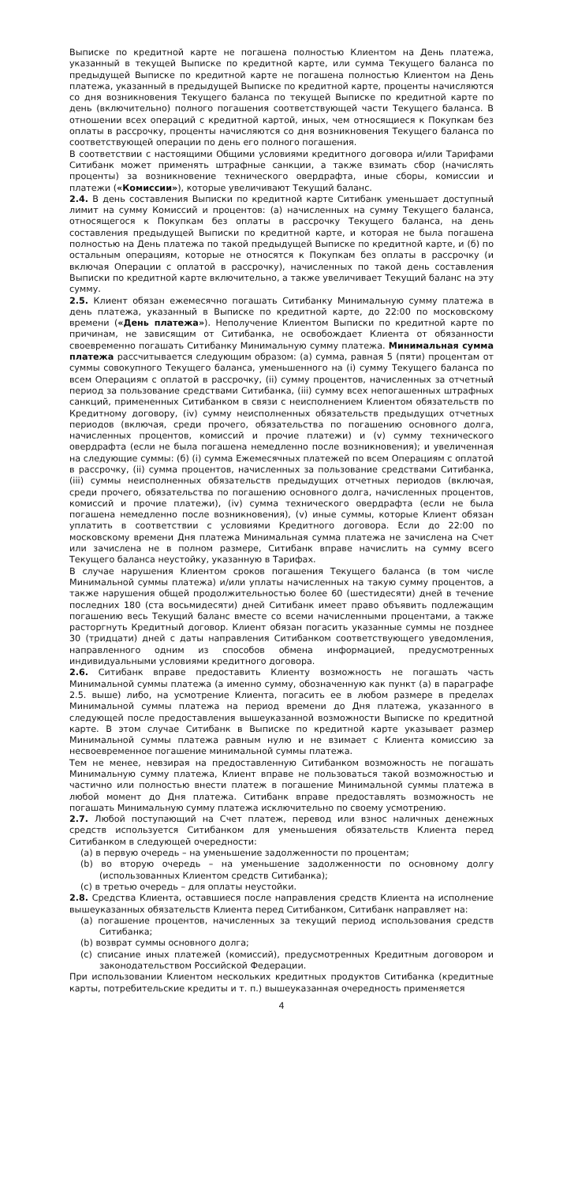Выписке по кредитной карте не погашена полностью Клиентом на День платежа, указанный в текущей Выписке по кредитной карте, или сумма Текущего баланса по предыдущей Выписке по кредитной карте не погашена полностью Клиентом на День платежа, указанный в предыдущей Выписке по кредитной карте, проценты начисляются со дня возникновения Текущего баланса по текущей Выписке по кредитной карте по день (включительно) полного погашения соответствующей части Текущего баланса. В отношении всех операций с кредитной картой, иных, чем относящиеся к Покупкам без оплаты в рассрочку, проценты начисляются со дня возникновения Текущего баланса по соответствующей операции по день его полного погашения.
В соответствии с настоящими Общими условиями кредитного договора и/или Тарифами Ситибанк может применять штрафные санкции, а также взимать сбор (начислять проценты) за возникновение технического овердрафта, иные сборы, комиссии и платежи («Комиссии»), которые увеличивают Текущий баланс.
2.4. В день составления Выписки по кредитной карте Ситибанк уменьшает доступный лимит на сумму Комиссий и процентов: (а) начисленных на сумму Текущего баланса, относящегося к Покупкам без оплаты в рассрочку Текущего баланса, на день составления предыдущей Выписки по кредитной карте, и которая не была погашена полностью на День платежа по такой предыдущей Выписке по кредитной карте, и (б) по остальным операциям, которые не относятся к Покупкам без оплаты в рассрочку (и включая Операции с оплатой в рассрочку), начисленных по такой день составления Выписки по кредитной карте включительно, а также увеличивает Текущий баланс на эту сумму.
2.5. Клиент обязан ежемесячно погашать Ситибанку Минимальную сумму платежа в день платежа, указанный в Выписке по кредитной карте, до 22:00 по московскому времени («День платежа»). Неполучение Клиентом Выписки по кредитной карте по причинам, не зависящим от Ситибанка, не освобождает Клиента от обязанности своевременно погашать Ситибанку Минимальную сумму платежа. Минимальная сумма платежа рассчитывается следующим образом: (а) сумма, равная 5 (пяти) процентам от суммы совокупного Текущего баланса, уменьшенного на (i) сумму Текущего баланса по всем Операциям с оплатой в рассрочку, (ii) сумму процентов, начисленных за отчетный период за пользование средствами Ситибанка, (iii) сумму всех непогашенных штрафных санкций, примененных Ситибанком в связи с неисполнением Клиентом обязательств по Кредитному договору, (iv) сумму неисполненных обязательств предыдущих отчетных периодов (включая, среди прочего, обязательства по погашению основного долга, начисленных процентов, комиссий и прочие платежи) и (v) сумму технического овердрафта (если не была погашена немедленно после возникновения); и увеличенная на следующие суммы: (б) (i) сумма Ежемесячных платежей по всем Операциям с оплатой в рассрочку, (ii) сумма процентов, начисленных за пользование средствами Ситибанка, (iii) суммы неисполненных обязательств предыдущих отчетных периодов (включая, среди прочего, обязательства по погашению основного долга, начисленных процентов, комиссий и прочие платежи), (iv) сумма технического овердрафта (если не была погашена немедленно после возникновения), (v) иные суммы, которые Клиент обязан уплатить в соответствии с условиями Кредитного договора. Если до 22:00 по московскому времени Дня платежа Минимальная сумма платежа не зачислена на Счет или зачислена не в полном размере, Ситибанк вправе начислить на сумму всего Текущего баланса неустойку, указанную в Тарифах.
В случае нарушения Клиентом сроков погашения Текущего баланса (в том числе Минимальной суммы платежа) и/или уплаты начисленных на такую сумму процентов, а также нарушения общей продолжительностью более 60 (шестидесяти) дней в течение последних 180 (ста восьмидесяти) дней Ситибанк имеет право объявить подлежащим погашению весь Текущий баланс вместе со всеми начисленными процентами, а также расторгнуть Кредитный договор. Клиент обязан погасить указанные суммы не позднее 30 (тридцати) дней с даты направления Ситибанком соответствующего уведомления, направленного одним из способов обмена информацией, предусмотренных индивидуальными условиями кредитного договора.
2.6. Ситибанк вправе предоставить Клиенту возможность не погашать часть Минимальной суммы платежа (а именно сумму, обозначенную как пункт (а) в параграфе 2.5. выше) либо, на усмотрение Клиента, погасить ее в любом размере в пределах Минимальной суммы платежа на период времени до Дня платежа, указанного в следующей после предоставления вышеуказанной возможности Выписке по кредитной карте. В этом случае Ситибанк в Выписке по кредитной карте указывает размер Минимальной суммы платежа равным нулю и не взимает с Клиента комиссию за несвоевременное погашение минимальной суммы платежа.
Тем не менее, невзирая на предоставленную Ситибанком возможность не погашать Минимальную сумму платежа, Клиент вправе не пользоваться такой возможностью и частично или полностью внести платеж в погашение Минимальной суммы платежа в любой момент до Дня платежа. Ситибанк вправе предоставлять возможность не погашать Минимальную сумму платежа исключительно по своему усмотрению.
2.7. Любой поступающий на Счет платеж, перевод или взнос наличных денежных средств используется Ситибанком для уменьшения обязательств Клиента перед Ситибанком в следующей очередности:
(a) в первую очередь – на уменьшение задолженности по процентам;
(b) во вторую очередь – на уменьшение задолженности по основному долгу (использованных Клиентом средств Ситибанка);
(c) в третью очередь – для оплаты неустойки.
2.8. Средства Клиента, оставшиеся после направления средств Клиента на исполнение вышеуказанных обязательств Клиента перед Ситибанком, Ситибанк направляет на:
(a) погашение процентов, начисленных за текущий период использования средств Ситибанка;
(b) возврат суммы основного долга;
(c) списание иных платежей (комиссий), предусмотренных Кредитным договором и законодательством Российской Федерации.
При использовании Клиентом нескольких кредитных продуктов Ситибанка (кредитные карты, потребительские кредиты и т. п.) вышеуказанная очередность применяется
4